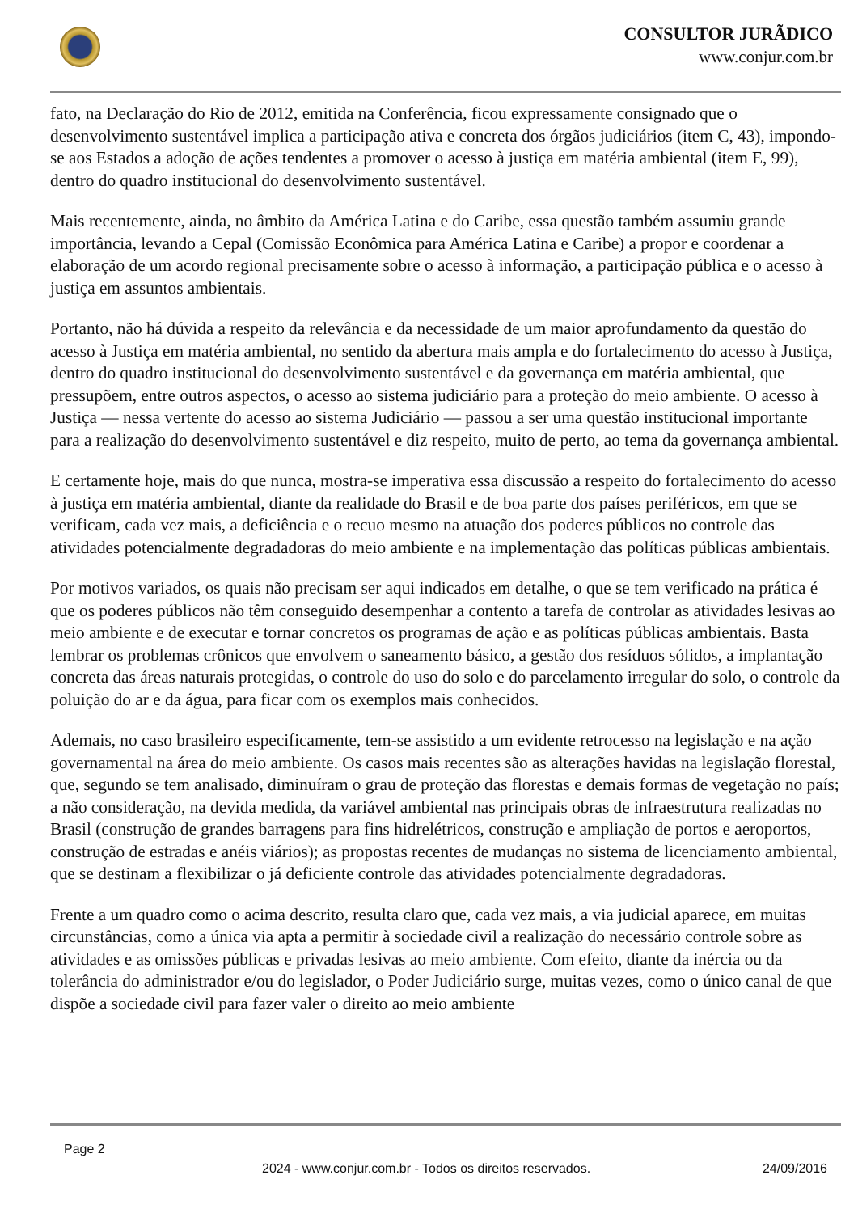CONSULTOR JURÃDICO
www.conjur.com.br
fato, na Declaração do Rio de 2012, emitida na Conferência, ficou expressamente consignado que o desenvolvimento sustentável implica a participação ativa e concreta dos órgãos judiciários (item C, 43), impondo-se aos Estados a adoção de ações tendentes a promover o acesso à justiça em matéria ambiental (item E, 99), dentro do quadro institucional do desenvolvimento sustentável.
Mais recentemente, ainda, no âmbito da América Latina e do Caribe, essa questão também assumiu grande importância, levando a Cepal (Comissão Econômica para América Latina e Caribe) a propor e coordenar a elaboração de um acordo regional precisamente sobre o acesso à informação, a participação pública e o acesso à justiça em assuntos ambientais.
Portanto, não há dúvida a respeito da relevância e da necessidade de um maior aprofundamento da questão do acesso à Justiça em matéria ambiental, no sentido da abertura mais ampla e do fortalecimento do acesso à Justiça, dentro do quadro institucional do desenvolvimento sustentável e da governança em matéria ambiental, que pressupõem, entre outros aspectos, o acesso ao sistema judiciário para a proteção do meio ambiente. O acesso à Justiça — nessa vertente do acesso ao sistema Judiciário — passou a ser uma questão institucional importante para a realização do desenvolvimento sustentável e diz respeito, muito de perto, ao tema da governança ambiental.
E certamente hoje, mais do que nunca, mostra-se imperativa essa discussão a respeito do fortalecimento do acesso à justiça em matéria ambiental, diante da realidade do Brasil e de boa parte dos países periféricos, em que se verificam, cada vez mais, a deficiência e o recuo mesmo na atuação dos poderes públicos no controle das atividades potencialmente degradadoras do meio ambiente e na implementação das políticas públicas ambientais.
Por motivos variados, os quais não precisam ser aqui indicados em detalhe, o que se tem verificado na prática é que os poderes públicos não têm conseguido desempenhar a contento a tarefa de controlar as atividades lesivas ao meio ambiente e de executar e tornar concretos os programas de ação e as políticas públicas ambientais. Basta lembrar os problemas crônicos que envolvem o saneamento básico, a gestão dos resíduos sólidos, a implantação concreta das áreas naturais protegidas, o controle do uso do solo e do parcelamento irregular do solo, o controle da poluição do ar e da água, para ficar com os exemplos mais conhecidos.
Ademais, no caso brasileiro especificamente, tem-se assistido a um evidente retrocesso na legislação e na ação governamental na área do meio ambiente. Os casos mais recentes são as alterações havidas na legislação florestal, que, segundo se tem analisado, diminuíram o grau de proteção das florestas e demais formas de vegetação no país; a não consideração, na devida medida, da variável ambiental nas principais obras de infraestrutura realizadas no Brasil (construção de grandes barragens para fins hidrelétricos, construção e ampliação de portos e aeroportos, construção de estradas e anéis viários); as propostas recentes de mudanças no sistema de licenciamento ambiental, que se destinam a flexibilizar o já deficiente controle das atividades potencialmente degradadoras.
Frente a um quadro como o acima descrito, resulta claro que, cada vez mais, a via judicial aparece, em muitas circunstâncias, como a única via apta a permitir à sociedade civil a realização do necessário controle sobre as atividades e as omissões públicas e privadas lesivas ao meio ambiente. Com efeito, diante da inércia ou da tolerância do administrador e/ou do legislador, o Poder Judiciário surge, muitas vezes, como o único canal de que dispõe a sociedade civil para fazer valer o direito ao meio ambiente
Page 2
2024 - www.conjur.com.br - Todos os direitos reservados. 24/09/2016